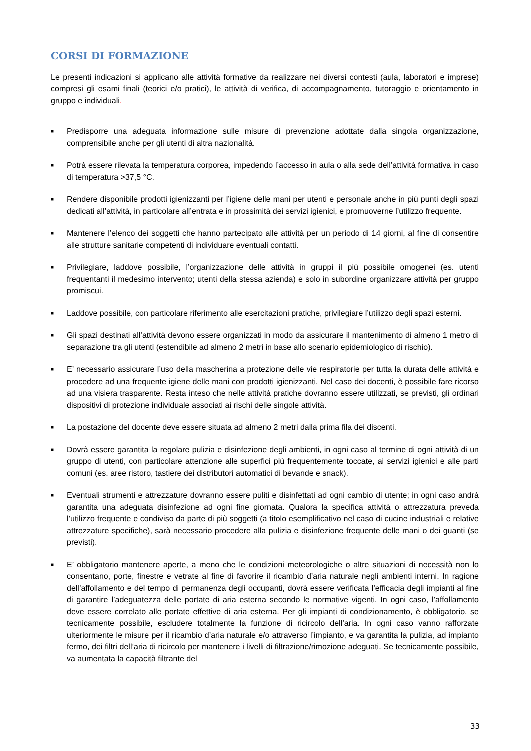CORSI DI FORMAZIONE
Le presenti indicazioni si applicano alle attività formative da realizzare nei diversi contesti (aula, laboratori e imprese) compresi gli esami finali (teorici e/o pratici), le attività di verifica, di accompagnamento, tutoraggio e orientamento in gruppo e individuali.
■ Predisporre una adeguata informazione sulle misure di prevenzione adottate dalla singola organizzazione, comprensibile anche per gli utenti di altra nazionalità.
■ Potrà essere rilevata la temperatura corporea, impedendo l’accesso in aula o alla sede dell’attività formativa in caso di temperatura >37,5 °C.
■ Rendere disponibile prodotti igienizzanti per l’igiene delle mani per utenti e personale anche in più punti degli spazi dedicati all’attività, in particolare all’entrata e in prossimità dei servizi igienici, e promuoverne l’utilizzo frequente.
■ Mantenere l’elenco dei soggetti che hanno partecipato alle attività per un periodo di 14 giorni, al fine di consentire alle strutture sanitarie competenti di individuare eventuali contatti.
■ Privilegiare, laddove possibile, l’organizzazione delle attività in gruppi il più possibile omogenei (es. utenti frequentanti il medesimo intervento; utenti della stessa azienda) e solo in subordine organizzare attività per gruppo promiscui.
■ Laddove possibile, con particolare riferimento alle esercitazioni pratiche, privilegiare l’utilizzo degli spazi esterni.
■ Gli spazi destinati all’attività devono essere organizzati in modo da assicurare il mantenimento di almeno 1 metro di separazione tra gli utenti (estendibile ad almeno 2 metri in base allo scenario epidemiologico di rischio).
■ E’ necessario assicurare l’uso della mascherina a protezione delle vie respiratorie per tutta la durata delle attività e procedere ad una frequente igiene delle mani con prodotti igienizzanti. Nel caso dei docenti, è possibile fare ricorso ad una visiera trasparente. Resta inteso che nelle attività pratiche dovranno essere utilizzati, se previsti, gli ordinari dispositivi di protezione individuale associati ai rischi delle singole attività.
■ La postazione del docente deve essere situata ad almeno 2 metri dalla prima fila dei discenti.
■ Dovrà essere garantita la regolare pulizia e disinfezione degli ambienti, in ogni caso al termine di ogni attività di un gruppo di utenti, con particolare attenzione alle superfici più frequentemente toccate, ai servizi igienici e alle parti comuni (es. aree ristoro, tastiere dei distributori automatici di bevande e snack).
■ Eventuali strumenti e attrezzature dovranno essere puliti e disinfettati ad ogni cambio di utente; in ogni caso andrà garantita una adeguata disinfezione ad ogni fine giornata. Qualora la specifica attività o attrezzatura preveda l’utilizzo frequente e condiviso da parte di più soggetti (a titolo esemplificativo nel caso di cucine industriali e relative attrezzature specifiche), sarà necessario procedere alla pulizia e disinfezione frequente delle mani o dei guanti (se previsti).
■ E’ obbligatorio mantenere aperte, a meno che le condizioni meteorologiche o altre situazioni di necessità non lo consentano, porte, finestre e vetrate al fine di favorire il ricambio d’aria naturale negli ambienti interni. In ragione dell’affollamento e del tempo di permanenza degli occupanti, dovrà essere verificata l’efficacia degli impianti al fine di garantire l’adeguatezza delle portate di aria esterna secondo le normative vigenti. In ogni caso, l’affollamento deve essere correlato alle portate effettive di aria esterna. Per gli impianti di condizionamento, è obbligatorio, se tecnicamente possibile, escludere totalmente la funzione di ricircolo dell’aria. In ogni caso vanno rafforzate ulteriormente le misure per il ricambio d’aria naturale e/o attraverso l’impianto, e va garantita la pulizia, ad impianto fermo, dei filtri dell’aria di ricircolo per mantenere i livelli di filtrazione/rimozione adeguati. Se tecnicamente possibile, va aumentata la capacità filtrante del
33